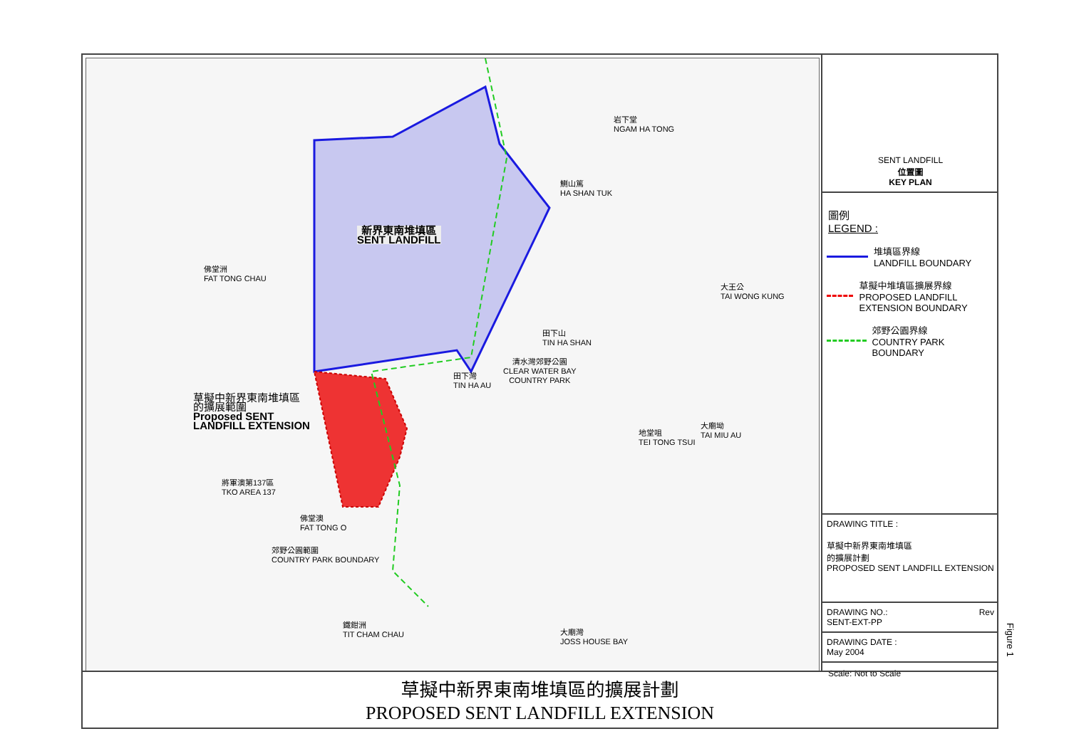新界東南堆填區
SENT LANDFILL
草擬中新界東南堆填區
的擴展範圍
Proposed SENT
LANDFILL EXTENSION
佛堂洲
FAT TONG CHAU
清水灣郊野公園
CLEAR WATER BAY
COUNTRY PARK
田下山
TIN HA SHAN
將軍澳第137區
TKO AREA 137
佛堂澳
FAT TONG O
郊野公園範圍
COUNTRY PARK BOUNDARY
鐵鉗洲
TIT CHAM CHAU
大廟灣
JOSS HOUSE BAY
岩下堂
NGAM HA TONG
鰂山篤
HA SHAN TUK
大王公
TAI WONG KUNG
地堂咀
TEI TONG TSUI
大廟坳
TAI MIU AU
田下灣
TIN HA AU
SENT LANDFILL
位置圖
KEY PLAN
圖例
LEGEND :
堆填區界線
LANDFILL BOUNDARY
草擬中堆填區擴展界線
PROPOSED LANDFILL EXTENSION BOUNDARY
郊野公園界線
COUNTRY PARK BOUNDARY
DRAWING TITLE :
草擬中新界東南堆填區
的擴展計劃
PROPOSED SENT LANDFILL EXTENSION
DRAWING NO.:
SENT-EXT-PP
Rev
DRAWING DATE :
May 2004
Scale: Not to Scale
草擬中新界東南堆填區的擴展計劃
PROPOSED SENT LANDFILL EXTENSION
Figure 1